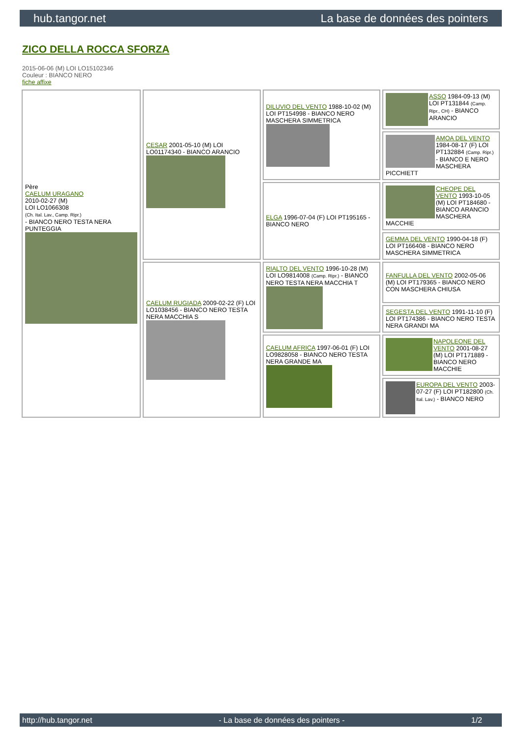hub.tangor.net La base de données des pointers
ZICO DELLA ROCCA SFORZA
2015-06-06 (M) LOI LO15102346
Couleur : BIANCO NERO
fiche affixe
| Père CAELUM URAGANO 2010-02-27 (M) LOI LO1066308 (Ch. Ital. Lav., Camp. Ripr.) - BIANCO NERO TESTA NERA PUNTEGGIA | CESAR 2001-05-10 (M) LOI LO01174340 - BIANCO ARANCIO | DILUVIO DEL VENTO 1988-10-02 (M) LOI PT154998 - BIANCO NERO MASCHERA SIMMETRICA | ASSO 1984-09-13 (M) LOI PT131844 (Camp. Ripr., CH) - BIANCO ARANCIO |
| | | | AMOA DEL VENTO 1984-08-17 (F) LOI PT132884 (Camp. Ripr.) - BIANCO E NERO MASCHERA PICCHIETT |
| | | ELGA 1996-07-04 (F) LOI PT195165 - BIANCO NERO | CHEOPE DEL VENTO 1993-10-05 (M) LOI PT184680 - BIANCO ARANCIO MASCHERA MACCHIE |
| | | | GEMMA DEL VENTO 1990-04-18 (F) LOI PT166408 - BIANCO NERO MASCHERA SIMMETRICA |
| | CAELUM RUGIADA 2009-02-22 (F) LOI LO1038456 - BIANCO NERO TESTA NERA MACCHIA S | RIALTO DEL VENTO 1996-10-28 (M) LOI LO9814008 (Camp. Ripr.) - BIANCO NERO TESTA NERA MACCHIA T | FANFULLA DEL VENTO 2002-05-06 (M) LOI PT179365 - BIANCO NERO CON MASCHERA CHIUSA |
| | | | SEGESTA DEL VENTO 1991-11-10 (F) LOI PT174386 - BIANCO NERO TESTA NERA GRANDI MA |
| | | CAELUM AFRICA 1997-06-01 (F) LOI LO9828058 - BIANCO NERO TESTA NERA GRANDE MA | NAPOLEONE DEL VENTO 2001-08-27 (M) LOI PT171889 - BIANCO NERO MACCHIE |
| | | | EUROPA DEL VENTO 2003-07-27 (F) LOI PT182800 (Ch. Ital. Lav.) - BIANCO NERO |
http://hub.tangor.net - La base de données des pointers - 1/2